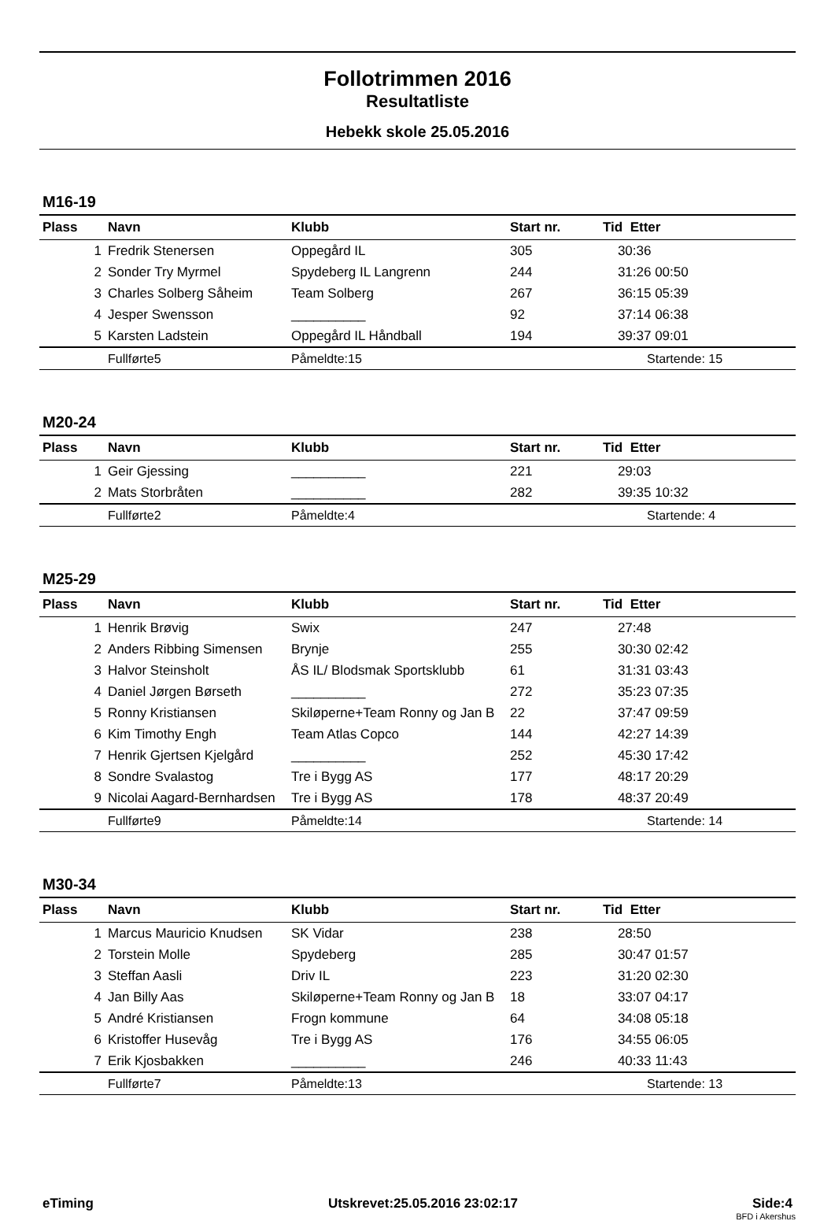Follotrimmen 2016
Resultatliste
Hebekk skole 25.05.2016
M16-19
| Plass | Navn | Klubb | Start nr. | Tid Etter |
| --- | --- | --- | --- | --- |
| 1 | Fredrik Stenersen | Oppegård IL | 305 | 30:36 |
| 2 | Sonder Try Myrmel | Spydeberg IL Langrenn | 244 | 31:26 00:50 |
| 3 | Charles Solberg Såheim | Team Solberg | 267 | 36:15 05:39 |
| 4 | Jesper Swensson | __________ | 92 | 37:14 06:38 |
| 5 | Karsten Ladstein | Oppegård IL Håndball | 194 | 39:37 09:01 |
| | Fullførte5 | Påmeldte:15 | | Startende: 15 |
M20-24
| Plass | Navn | Klubb | Start nr. | Tid Etter |
| --- | --- | --- | --- | --- |
| 1 | Geir Gjessing | __________ | 221 | 29:03 |
| 2 | Mats Storbråten | __________ | 282 | 39:35 10:32 |
| | Fullførte2 | Påmeldte:4 | | Startende: 4 |
M25-29
| Plass | Navn | Klubb | Start nr. | Tid Etter |
| --- | --- | --- | --- | --- |
| 1 | Henrik Brøvig | Swix | 247 | 27:48 |
| 2 | Anders Ribbing Simensen | Brynje | 255 | 30:30 02:42 |
| 3 | Halvor Steinsholt | ÅS IL/ Blodsmak Sportsklubb | 61 | 31:31 03:43 |
| 4 | Daniel Jørgen Børseth | __________ | 272 | 35:23 07:35 |
| 5 | Ronny Kristiansen | Skiløperne+Team Ronny og Jan B | 22 | 37:47 09:59 |
| 6 | Kim Timothy Engh | Team Atlas Copco | 144 | 42:27 14:39 |
| 7 | Henrik Gjertsen Kjelgård | __________ | 252 | 45:30 17:42 |
| 8 | Sondre Svalastog | Tre i Bygg AS | 177 | 48:17 20:29 |
| 9 | Nicolai Aagard-Bernhardsen | Tre i Bygg AS | 178 | 48:37 20:49 |
| | Fullførte9 | Påmeldte:14 | | Startende: 14 |
M30-34
| Plass | Navn | Klubb | Start nr. | Tid Etter |
| --- | --- | --- | --- | --- |
| 1 | Marcus Mauricio Knudsen | SK Vidar | 238 | 28:50 |
| 2 | Torstein Molle | Spydeberg | 285 | 30:47 01:57 |
| 3 | Steffan Aasli | Driv IL | 223 | 31:20 02:30 |
| 4 | Jan Billy Aas | Skiløperne+Team Ronny og Jan B | 18 | 33:07 04:17 |
| 5 | André Kristiansen | Frogn kommune | 64 | 34:08 05:18 |
| 6 | Kristoffer Husevåg | Tre i Bygg AS | 176 | 34:55 06:05 |
| 7 | Erik Kjosbakken | __________ | 246 | 40:33 11:43 |
| | Fullførte7 | Påmeldte:13 | | Startende: 13 |
eTiming Utskrevet:25.05.2016 23:02:17 Side:4
BFD i Akershus